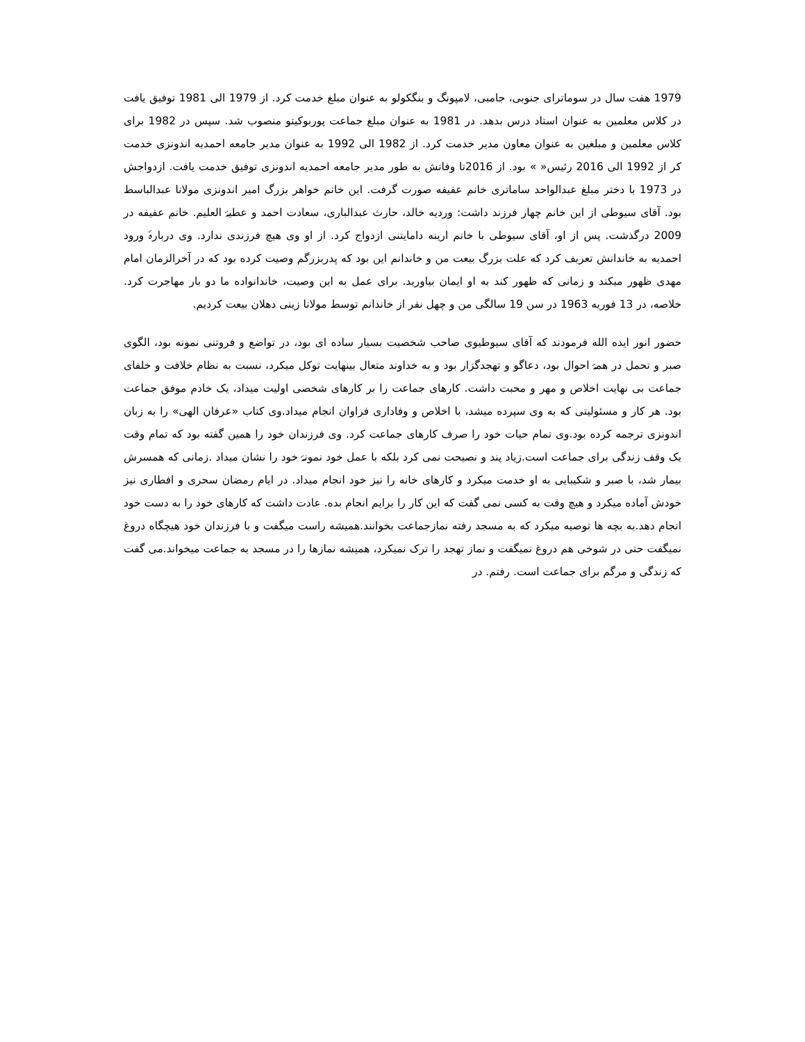1979 هفت سال در سوماترای جنوبی، جامبی، لامپونگ و بنگکولو به عنوان مبلغ خدمت کرد. از 1979 الی 1981 توفیق یافت در کلاس معلمین به عنوان استاد درس بدهد. در 1981 به عنوان مبلغ جماعت پوربوکیتو منصوب شد. سپس در 1982 برای کلاس معلمین و مبلغین به عنوان معاون مدیر خدمت کرد. از 1982 الی 1992 به عنوان مدیر جامعه احمدیه اندونزی خدمت کر از 1992 الی 2016 رئیس« » بود. از 2016تا وفاتش به طور مدیر جامعه احمدیه اندونزی توفیق خدمت یافت. ازدواجش در 1973 با دختر مبلغ عبدالواحد ساماتری خانم عفیفه صورت گرفت. این خانم خواهر بزرگ امیر اندونزی مولانا عبدالباسط بود. آقای سیوطی از این خانم چهار فرزند داشت: وردیه خالد، حارث عبدالباری، سعادت احمد و عطیۂ العلیم. خانم عفیفه در 2009 درگذشت. پس از او، آقای سیوطی با خانم ارینه دامایتنی ازدواج کرد. از او وی هیچ فرزندی ندارد. وی دربارۂ ورود احمدیه به خاندانش تعریف کرد که علت بزرگ بیعت من و خاندانم این بود که پدربزرگم وصیت کرده بود که در آخرالزمان امام مهدی ظهور میکند و زمانی که ظهور کند به او ایمان بیاورید. برای عمل به این وصیت، خاندانواده ما دو بار مهاجرت کرد. خلاصه، در 13 فوریه 1963 در سن 19 سالگی من و چهل نفر از خاندانم توسط مولانا زینی دهلان بیعت کردیم.
حضور انور ایده الله فرمودند که آقای سیوطیوی صاحب شخصیت بسیار ساده ای بود، در تواضع و فروتنی نمونه بود، الگوی صبر و تحمل در همۂ احوال بود، دعاگو و تهجدگزار بود و به خداوند متعال بینهایت توکل میکرد، نسبت به نظام خلافت و خلفای جماعت بی نهایت اخلاص و مهر و محبت داشت. کارهای جماعت را بر کارهای شخصی اولیت میداد، یک خادم موفق جماعت بود. هر کار و مسئولیتی که به وی سپرده میشد، با اخلاص و وفاداری فراوان انجام میداد.وی کتاب «عرفان الهی» را به زبان اندونزی ترجمه کرده بود.وی تمام حیات خود را صرف کارهای جماعت کرد. وی فرزندان خود را همین گفته بود که تمام وقت یک وقف زندگی برای جماعت است.زیاد پند و نصیحت نمی کرد بلکه با عمل خود نمونۂ خود را نشان میداد .زمانی که همسرش بیمار شد، با صبر و شکیبایی به او خدمت میکرد و کارهای خانه را نیز خود انجام میداد. در ایام رمضان سحری و افطاری نیز خودش آماده میکرد و هیچ وقت به کسی نمی گفت که این کار را برایم انجام بده. عادت داشت که کارهای خود را به دست خود انجام دهد.به بچه ها توصیه میکرد که به مسجد رفته نمازجماعت بخوانند.همیشه راست میگفت و با فرزندان خود هیچگاه دروغ نمیگفت حتی در شوخی هم دروغ نمیگفت و نماز تهجد را ترک نمیکرد، همیشه نمازها را در مسجد به جماعت میخواند.می گفت که زندگی و مرگم برای جماعت است. رفتم. در